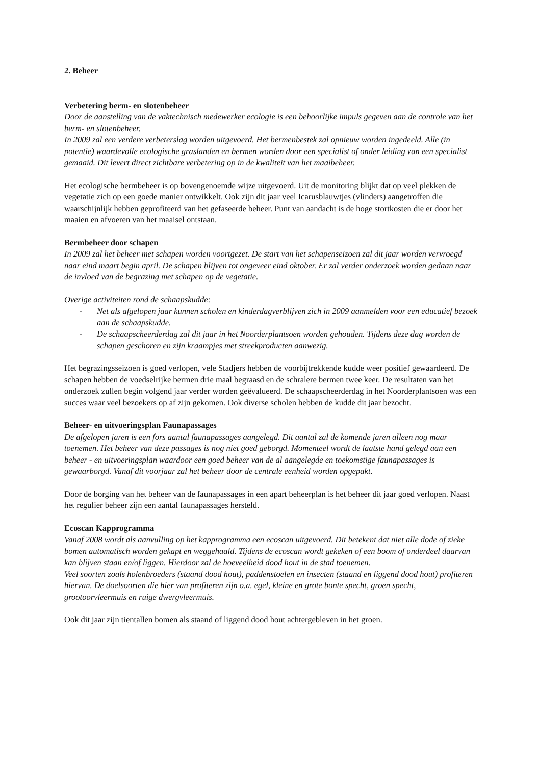2. Beheer
Verbetering berm- en slotenbeheer
Door de aanstelling van de vaktechnisch medewerker ecologie is een behoorlijke impuls gegeven aan de controle van het berm- en slotenbeheer.
In 2009 zal een verdere verbeterslag worden uitgevoerd. Het bermenbestek zal opnieuw worden ingedeeld. Alle (in potentie) waardevolle ecologische graslanden en bermen worden door een specialist of onder leiding van een specialist gemaaid. Dit levert direct zichtbare verbetering op in de kwaliteit van het maaibeheer.
Het ecologische bermbeheer is op bovengenoemde wijze uitgevoerd. Uit de monitoring blijkt dat op veel plekken de vegetatie zich op een goede manier ontwikkelt. Ook zijn dit jaar veel Icarusblauwtjes (vlinders) aangetroffen die waarschijnlijk hebben geprofiteerd van het gefaseerde beheer. Punt van aandacht is de hoge stortkosten die er door het maaien en afvoeren van het maaisel ontstaan.
Bermbeheer door schapen
In 2009 zal het beheer met schapen worden voortgezet. De start van het schapenseizoen zal dit jaar worden vervroegd naar eind maart begin april. De schapen blijven tot ongeveer eind oktober. Er zal verder onderzoek worden gedaan naar de invloed van de begrazing met schapen op de vegetatie.
Overige activiteiten rond de schaapskudde:
- Net als afgelopen jaar kunnen scholen en kinderdagverblijven zich in 2009 aanmelden voor een educatief bezoek aan de schaapskudde.
- De schaapscheerderdag zal dit jaar in het Noorderplantsoen worden gehouden. Tijdens deze dag worden de schapen geschoren en zijn kraampjes met streekproducten aanwezig.
Het begrazingsseizoen is goed verlopen, vele Stadjers hebben de voorbijtrekkende kudde weer positief gewaardeerd. De schapen hebben de voedselrijke bermen drie maal begraasd en de schralere bermen twee keer. De resultaten van het onderzoek zullen begin volgend jaar verder worden geëvalueerd. De schaapscheerderdag in het Noorderplantsoen was een succes waar veel bezoekers op af zijn gekomen. Ook diverse scholen hebben de kudde dit jaar bezocht.
Beheer- en uitvoeringsplan Faunapassages
De afgelopen jaren is een fors aantal faunapassages aangelegd. Dit aantal zal de komende jaren alleen nog maar toenemen. Het beheer van deze passages is nog niet goed geborgd. Momenteel wordt de laatste hand gelegd aan een beheer - en uitvoeringsplan waardoor een goed beheer van de al aangelegde en toekomstige faunapassages is gewaarborgd. Vanaf dit voorjaar zal het beheer door de centrale eenheid worden opgepakt.
Door de borging van het beheer van de faunapassages in een apart beheerplan is het beheer dit jaar goed verlopen. Naast het regulier beheer zijn een aantal faunapassages hersteld.
Ecoscan Kapprogramma
Vanaf 2008 wordt als aanvulling op het kapprogramma een ecoscan uitgevoerd. Dit betekent dat niet alle dode of zieke bomen automatisch worden gekapt en weggehaald. Tijdens de ecoscan wordt gekeken of een boom of onderdeel daarvan kan blijven staan en/of liggen. Hierdoor zal de hoeveelheid dood hout in de stad toenemen.
Veel soorten zoals holenbroeders (staand dood hout), paddenstoelen en insecten (staand en liggend dood hout) profiteren hiervan. De doelsoorten die hier van profiteren zijn o.a. egel, kleine en grote bonte specht, groen specht, grootoorvleermuis en ruige dwergvleermuis.
Ook dit jaar zijn tientallen bomen als staand of liggend dood hout achtergebleven in het groen.